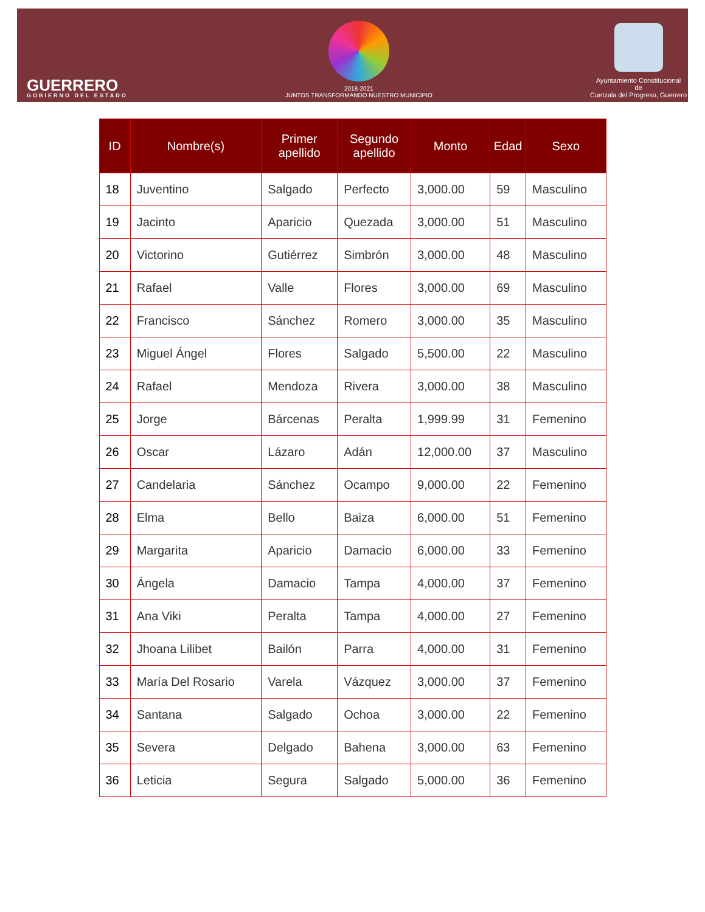GUERRERO
GOBIERNO DEL ESTADO
2018-2021
JUNTOS TRANSFORMANDO NUESTRO MUNICIPIO
Ayuntamiento Constitucional
de
Cuetzala del Progreso, Guerrero
| ID | Nombre(s) | Primer apellido | Segundo apellido | Monto | Edad | Sexo |
| --- | --- | --- | --- | --- | --- | --- |
| 18 | Juventino | Salgado | Perfecto | 3,000.00 | 59 | Masculino |
| 19 | Jacinto | Aparicio | Quezada | 3,000.00 | 51 | Masculino |
| 20 | Victorino | Gutiérrez | Simbrón | 3,000.00 | 48 | Masculino |
| 21 | Rafael | Valle | Flores | 3,000.00 | 69 | Masculino |
| 22 | Francisco | Sánchez | Romero | 3,000.00 | 35 | Masculino |
| 23 | Miguel Ángel | Flores | Salgado | 5,500.00 | 22 | Masculino |
| 24 | Rafael | Mendoza | Rivera | 3,000.00 | 38 | Masculino |
| 25 | Jorge | Bárcenas | Peralta | 1,999.99 | 31 | Femenino |
| 26 | Oscar | Lázaro | Adán | 12,000.00 | 37 | Masculino |
| 27 | Candelaria | Sánchez | Ocampo | 9,000.00 | 22 | Femenino |
| 28 | Elma | Bello | Baiza | 6,000.00 | 51 | Femenino |
| 29 | Margarita | Aparicio | Damacio | 6,000.00 | 33 | Femenino |
| 30 | Ángela | Damacio | Tampa | 4,000.00 | 37 | Femenino |
| 31 | Ana Viki | Peralta | Tampa | 4,000.00 | 27 | Femenino |
| 32 | Jhoana Lilibet | Bailón | Parra | 4,000.00 | 31 | Femenino |
| 33 | María Del Rosario | Varela | Vázquez | 3,000.00 | 37 | Femenino |
| 34 | Santana | Salgado | Ochoa | 3,000.00 | 22 | Femenino |
| 35 | Severa | Delgado | Bahena | 3,000.00 | 63 | Femenino |
| 36 | Leticia | Segura | Salgado | 5,000.00 | 36 | Femenino |